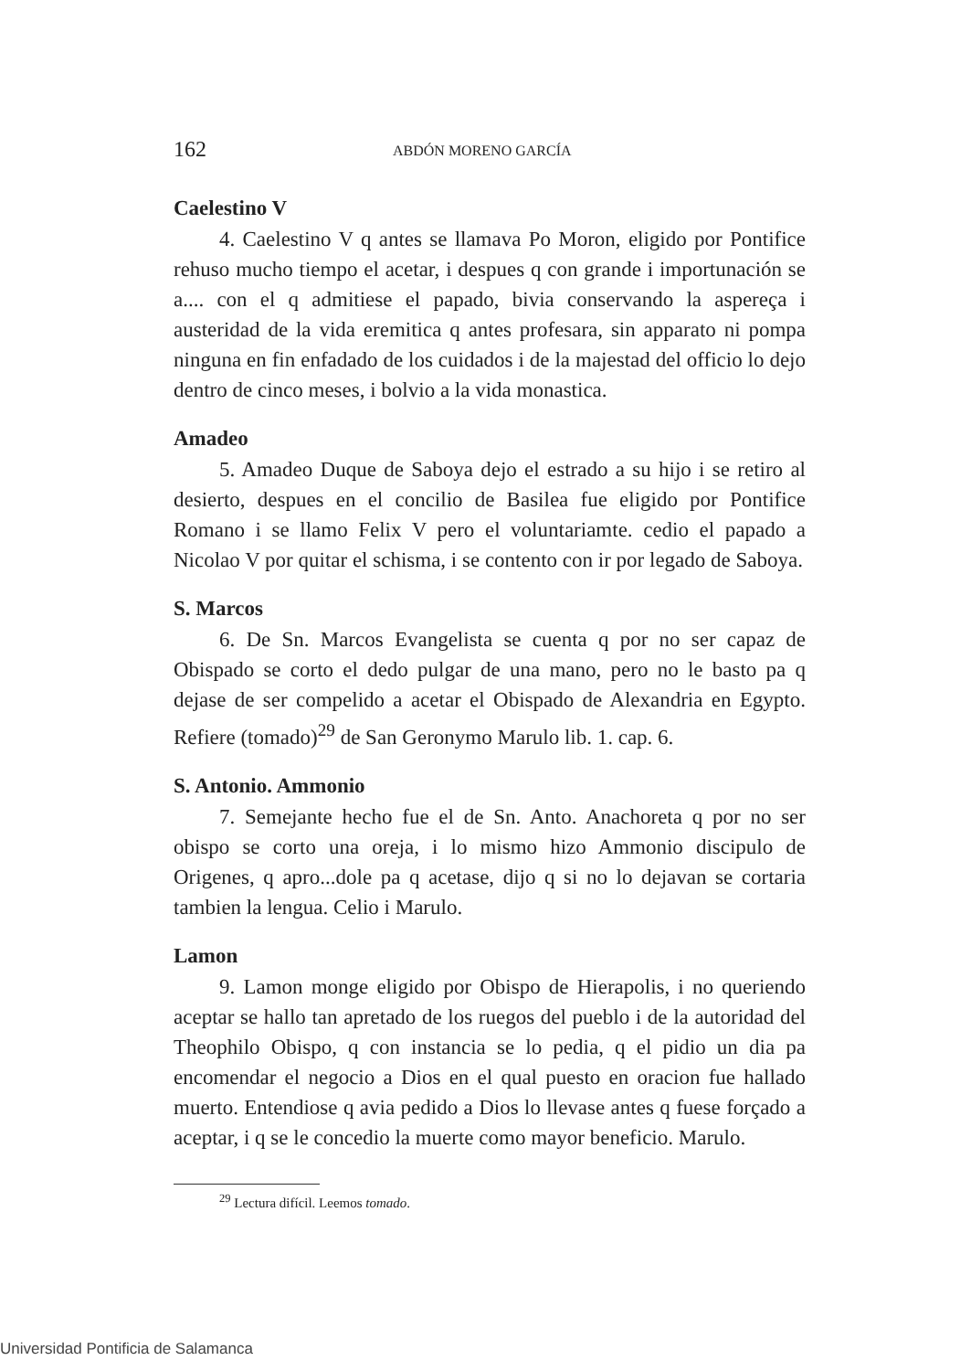162 ABDÓN MORENO GARCÍA
Caelestino V
4. Caelestino V q antes se llamava Po Moron, eligido por Pontifice rehuso mucho tiempo el acetar, i despues q con grande i importunación se a.... con el q admitiese el papado, bivia conservando la aspereça i austeridad de la vida eremitica q antes profesara, sin apparato ni pompa ninguna en fin enfadado de los cuidados i de la majestad del officio lo dejo dentro de cinco meses, i bolvio a la vida monastica.
Amadeo
5. Amadeo Duque de Saboya dejo el estrado a su hijo i se retiro al desierto, despues en el concilio de Basilea fue eligido por Pontifice Romano i se llamo Felix V pero el voluntariamte. cedio el papado a Nicolao V por quitar el schisma, i se contento con ir por legado de Saboya.
S. Marcos
6. De Sn. Marcos Evangelista se cuenta q por no ser capaz de Obispado se corto el dedo pulgar de una mano, pero no le basto pa q dejase de ser compelido a acetar el Obispado de Alexandria en Egypto. Refiere (tomado)<sup>29</sup> de San Geronymo Marulo lib. 1. cap. 6.
S. Antonio. Ammonio
7. Semejante hecho fue el de Sn. Anto. Anachoreta q por no ser obispo se corto una oreja, i lo mismo hizo Ammonio discipulo de Origenes, q apro...dole pa q acetase, dijo q si no lo dejavan se cortaria tambien la lengua. Celio i Marulo.
Lamon
9. Lamon monge eligido por Obispo de Hierapolis, i no queriendo aceptar se hallo tan apretado de los ruegos del pueblo i de la autoridad del Theophilo Obispo, q con instancia se lo pedia, q el pidio un dia pa encomendar el negocio a Dios en el qual puesto en oracion fue hallado muerto. Entendiose q avia pedido a Dios lo llevase antes q fuese forçado a aceptar, i q se le concedio la muerte como mayor beneficio. Marulo.
<sup>29</sup> Lectura difícil. Leemos tomado.
Universidad Pontificia de Salamanca